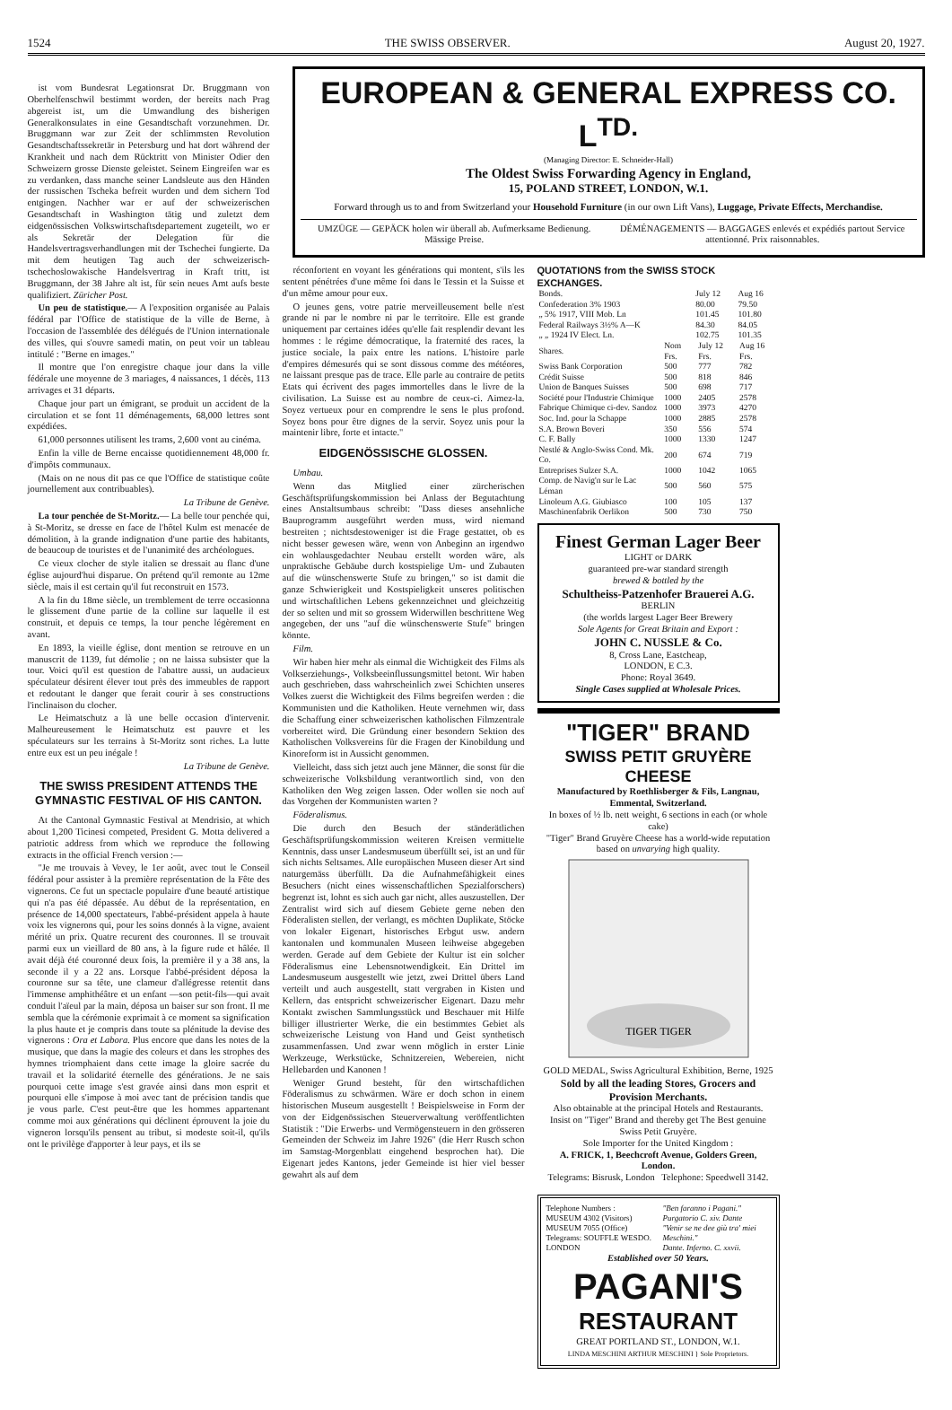1524 THE SWISS OBSERVER. August 20, 1927.
EUROPEAN & GENERAL EXPRESS CO. L<sup>TD.</sup>
(Managing Director: E. Schneider-Hall)
The Oldest Swiss Forwarding Agency in England,
15, POLAND STREET, LONDON, W.1.
Forward through us to and from Switzerland your Household Furniture (in our own Lift Vans), Luggage, Private Effects, Merchandise.
UMZÜGE — GEPÄCK holen wir überall ab. Aufmerksame Bedienung. Mässige Preise.
DÉMÉNAGEMENTS — BAGGAGES enlevés et expédiés partout Service attentionné. Prix raisonnables.
ist vom Bundesrat Legationsrat Dr. Bruggmann von Oberhelfenschwil bestimmt worden, der bereits nach Prag abgereist ist, um die Umwandlung des bisherigen Generalkonsulates in eine Gesandtschaft vorzunehmen. Dr. Bruggmann war zur Zeit der schlimmsten Revolution Gesandtschaftssekretär in Petersburg und hat dort während der Krankheit und nach dem Rücktritt von Minister Odier den Schweizern grosse Dienste geleistet. Seinem Eingreifen war es zu verdanken, dass manche seiner Landsleute aus den Händen der russischen Tscheka befreit wurden und dem sichern Tod entgingen. Nachher war er auf der schweizerischen Gesandtschaft in Washington tätig und zuletzt dem eidgenössischen Volkswirtschaftsdepartement zugeteilt, wo er als Sekretär der Delegation für die Handelsvertragsverhandlungen mit der Tschechei fungierte. Da mit dem heutigen Tag auch der schweizerisch-tschechoslowakische Handelsvertrag in Kraft tritt, ist Bruggmann, der 38 Jahre alt ist, für sein neues Amt aufs beste qualifiziert. Züricher Post.
Un peu de statistique.— A l'exposition organisée au Palais fédéral par l'Office de statistique de la ville de Berne, à l'occasion de l'assemblée des délégués de l'Union internationale des villes, qui s'ouvre samedi matin, on peut voir un tableau intitulé : "Berne en images."
Il montre que l'on enregistre chaque jour dans la ville fédérale une moyenne de 3 mariages, 4 naissances, 1 décès, 113 arrivages et 31 départs.
Chaque jour part un émigrant, se produit un accident de la circulation et se font 11 déménagements, 68,000 lettres sont expédiées.
61,000 personnes utilisent les trams, 2,600 vont au cinéma.
Enfin la ville de Berne encaisse quotidiennement 48,000 fr. d'impôts communaux.
(Mais on ne nous dit pas ce que l'Office de statistique coûte journellement aux contribuables).
La Tribune de Genève.
La tour penchée de St-Moritz.— La belle tour penchée qui, à St-Moritz, se dresse en face de l'hôtel Kulm est menacée de démolition, à la grande indignation d'une partie des habitants, de beaucoup de touristes et de l'unanimité des archéologues.
Ce vieux clocher de style italien se dressait au flanc d'une église aujourd'hui disparue. On prétend qu'il remonte au 12me siècle, mais il est certain qu'il fut reconstruit en 1573.
A la fin du 18me siècle, un tremblement de terre occasionna le glissement d'une partie de la colline sur laquelle il est construit, et depuis ce temps, la tour penche légèrement en avant.
En 1893, la vieille église, dont mention se retrouve en un manuscrit de 1139, fut démolie ; on ne laissa subsister que la tour. Voici qu'il est question de l'abattre aussi, un audacieux spéculateur désirent élever tout près des immeubles de rapport et redoutant le danger que ferait courir à ses constructions l'inclinaison du clocher.
Le Heimatschutz a là une belle occasion d'intervenir. Malheureusement le Heimatschutz est pauvre et les spéculateurs sur les terrains à St-Moritz sont riches. La lutte entre eux est un peu inégale !
La Tribune de Genève.
THE SWISS PRESIDENT ATTENDS THE GYMNASTIC FESTIVAL OF HIS CANTON.
At the Cantonal Gymnastic Festival at Mendrisio, at which about 1,200 Ticinesi competed, President G. Motta delivered a patriotic address from which we reproduce the following extracts in the official French version :—
"Je me trouvais à Vevey, le 1er août, avec tout le Conseil fédéral pour assister à la première représentation de la Fête des vignerons. Ce fut un spectacle populaire d'une beauté artistique qui n'a pas été dépassée. Au début de la représentation, en présence de 14,000 spectateurs, l'abbé-président appela à haute voix les vignerons qui, pour les soins donnés à la vigne, avaient mérité un prix. Quatre recurent des couronnes. Il se trouvait parmi eux un vieillard de 80 ans, à la figure rude et hâlée. Il avait déjà été couronné deux fois, la première il y a 38 ans, la seconde il y a 22 ans. Lorsque l'abbé-président déposa la couronne sur sa tête, une clameur d'allégresse retentit dans l'immense amphithéâtre et un enfant —son petit-fils—qui avait conduit l'aïeul par la main, déposa un baiser sur son front. Il me sembla que la cérémonie exprimait à ce moment sa signification la plus haute et je compris dans toute sa plénitude la devise des vignerons : Ora et Labora. Plus encore que dans les notes de la musique, que dans la magie des coleurs et dans les strophes des hymnes triomphaient dans cette image la gloire sacrée du travail et la solidarité éternelle des générations. Je ne sais pourquoi cette image s'est gravée ainsi dans mon esprit et pourquoi elle s'impose à moi avec tant de précision tandis que je vous parle. C'est peut-être que les hommes appartenant comme moi aux générations qui déclinent éprouvent la joie du vigneron lorsqu'ils pensent au tribut, si modeste soit-il, qu'ils ont le privilège d'apporter à leur pays, et ils se
réconfortent en voyant les générations qui montent, s'ils les sentent pénétrées d'une même foi dans le Tessin et la Suisse et d'un même amour pour eux.
O jeunes gens, votre patrie merveilleusement belle n'est grande ni par le nombre ni par le territoire. Elle est grande uniquement par certaines idées qu'elle fait resplendir devant les hommes : le régime démocratique, la fraternité des races, la justice sociale, la paix entre les nations. L'histoire parle d'empires démesurés qui se sont dissous comme des météores, ne laissant presque pas de trace. Elle parle au contraire de petits Etats qui écrivent des pages immortelles dans le livre de la civilisation. La Suisse est au nombre de ceux-ci. Aimez-la. Soyez vertueux pour en comprendre le sens le plus profond. Soyez bons pour être dignes de la servir. Soyez unis pour la maintenir libre, forte et intacte."
EIDGENÖSSISCHE GLOSSEN.
Umbau.
Wenn das Mitglied einer zürcherischen Geschäftsprüfungskommission bei Anlass der Begutachtung eines Anstaltsumbaus schreibt: "Dass dieses ansehnliche Bauprogramm ausgeführt werden muss, wird niemand bestreiten ; nichtsdestoweniger ist die Frage gestattet, ob es nicht besser gewesen wäre, wenn von Anbeginn an irgendwo ein wohlausgedachter Neubau erstellt worden wäre, als unpraktische Gebäube durch kostspielige Um- und Zubauten auf die wünschenswerte Stufe zu bringen," so ist damit die ganze Schwierigkeit und Kostspieligkeit unseres politischen und wirtschaftlichen Lebens gekennzeichnet und gleichzeitig der so selten und mit so grossem Widerwillen beschrittene Weg angegeben, der uns "auf die wünschenswerte Stufe" bringen könnte.
Film.
Wir haben hier mehr als einmal die Wichtigkeit des Films als Volkserziehungs-, Volksbeeinflussungsmittel betont. Wir haben auch geschrieben, dass wahrscheinlich zwei Schichten unseres Volkes zuerst die Wichtigkeit des Films begreifen werden : die Kommunisten und die Katholiken. Heute vernehmen wir, dass die Schaffung einer schweizerischen katholischen Filmzentrale vorbereitet wird. Die Gründung einer besondern Sektion des Katholischen Volksvereins für die Fragen der Kinobildung und Kinoreform ist in Aussicht genommen.
Vielleicht, dass sich jetzt auch jene Männer, die sonst für die schweizerische Volksbildung verantwortlich sind, von den Katholiken den Weg zeigen lassen. Oder wollen sie noch auf das Vorgehen der Kommunisten warten ?
Föderalismus.
Die durch den Besuch der ständerätlichen Geschäftsprüfungskommission weiteren Kreisen vermittelte Kenntnis, dass unser Landesmuseum überfüllt sei, ist an und für sich nichts Seltsames. Alle europäischen Museen dieser Art sind naturgemäss überfüllt. Da die Aufnahmefähigkeit eines Besuchers (nicht eines wissenschaftlichen Spezialforschers) begrenzt ist, lohnt es sich auch gar nicht, alles auszustellen. Der Zentralist wird sich auf diesem Gebiete gerne neben den Föderalisten stellen, der verlangt, es möchten Duplikate, Stöcke von lokaler Eigenart, historisches Erbgut usw. andern kantonalen und kommunalen Museen leihweise abgegeben werden. Gerade auf dem Gebiete der Kultur ist ein solcher Föderalismus eine Lebensnotwendigkeit. Ein Drittel im Landesmuseum ausgestellt wie jetzt, zwei Drittel übers Land verteilt und auch ausgestellt, statt vergraben in Kisten und Kellern, das entspricht schweizerischer Eigenart. Dazu mehr Kontakt zwischen Sammlungsstück und Beschauer mit Hilfe billiger illustrierter Werke, die ein bestimmtes Gebiet als schweizerische Leistung von Hand und Geist synthetisch zusammenfassen. Und zwar wenn möglich in erster Linie Werkzeuge, Werkstücke, Schnitzereien, Webereien, nicht Hellebarden und Kanonen !
Weniger Grund besteht, für den wirtschaftlichen Föderalismus zu schwärmen. Wäre er doch schon in einem historischen Museum ausgestellt ! Beispielsweise in Form der von der Eidgenössischen Steuerverwaltung veröffentlichten Statistik : "Die Erwerbs- und Vermögensteuern in den grösseren Gemeinden der Schweiz im Jahre 1926" (die Herr Rusch schon im Samstag-Morgenblatt eingehend besprochen hat). Die Eigenart jedes Kantons, jeder Gemeinde ist hier viel besser gewahrt als auf dem
QUOTATIONS from the SWISS STOCK EXCHANGES.
| Bonds. | July 12 | Aug 16 |
| --- | --- | --- |
| Confederation 3% 1903 | 80.00 | 79.50 |
| „ 5% 1917, VIII Mob. Ln | 101.45 | 101.80 |
| Federal Railways 3½% A—K | 84.30 | 84.05 |
| „ „ 1924 IV Elect. Ln. | 102.75 | 101.35 |
| Shares. | Nom Frs. | July 12 Frs. | Aug 16 Frs. |
| --- | --- | --- | --- |
| Swiss Bank Corporation | 500 | 777 | 782 |
| Crédit Suisse | 500 | 818 | 846 |
| Union de Banques Suisses | 500 | 698 | 717 |
| Société pour l'Industrie Chimique | 1000 | 2405 | 2578 |
| Fabrique Chimique ci-dev. Sandoz | 1000 | 3973 | 4270 |
| Soc. Ind. pour la Schappe | 1000 | 2885 | 2578 |
| S.A. Brown Boveri | 350 | 556 | 574 |
| C. F. Bally | 1000 | 1330 | 1247 |
| Nestlé & Anglo-Swiss Cond. Mk. Co. | 200 | 674 | 719 |
| Entreprises Sulzer S.A. | 1000 | 1042 | 1065 |
| Comp. de Navig'n sur le Lac Léman | 500 | 560 | 575 |
| Linoleum A.G. Giubiasco | 100 | 105 | 137 |
| Maschinenfabrik Oerlikon | 500 | 730 | 750 |
Finest German Lager Beer
LIGHT or DARK
guaranteed pre-war standard strength
brewed & bottled by the
Schultheiss-Patzenhofer Brauerei A.G.
BERLIN
(the worlds largest Lager Beer Brewery
Sole Agents for Great Britain and Export :
JOHN C. NUSSLE & Co.
8, Cross Lane, Eastcheap,
LONDON, E C.3.
Phone: Royal 3649.
Single Cases supplied at Wholesale Prices.
"TIGER" BRAND
SWISS PETIT GRUYÈRE CHEESE
Manufactured by Roethlisberger & Fils, Langnau, Emmental, Switzerland.
In boxes of ½ lb. nett weight, 6 sections in each (or whole cake)
"Tiger" Brand Gruyère Cheese has a world-wide reputation based on unvarying high quality.
TIGER TIGER
GOLD MEDAL, Swiss Agricultural Exhibition, Berne, 1925
Sold by all the leading Stores, Grocers and Provision Merchants.
Also obtainable at the principal Hotels and Restaurants.
Insist on "Tiger" Brand and thereby get The Best genuine Swiss Petit Gruyère.
Sole Importer for the United Kingdom :
A. FRICK, 1, Beechcroft Avenue, Golders Green, London.
Telegrams: Bisrusk, London Telephone: Speedwell 3142.
Telephone Numbers :
MUSEUM 4302 (Visitors)
MUSEUM 7055 (Office)
Telegrams: SOUFFLE WESDO. LONDON
"Ben faranno i Pagani."
Purgatorio C. xiv. Dante
"Venir se ne dee giù tra' miei Meschini."
Dante. Inferno. C. xxvii.
Established over 50 Years.
PAGANI'S
RESTAURANT
GREAT PORTLAND ST., LONDON, W.1.
LINDA MESCHINI ARTHUR MESCHINI } Sole Proprietors.